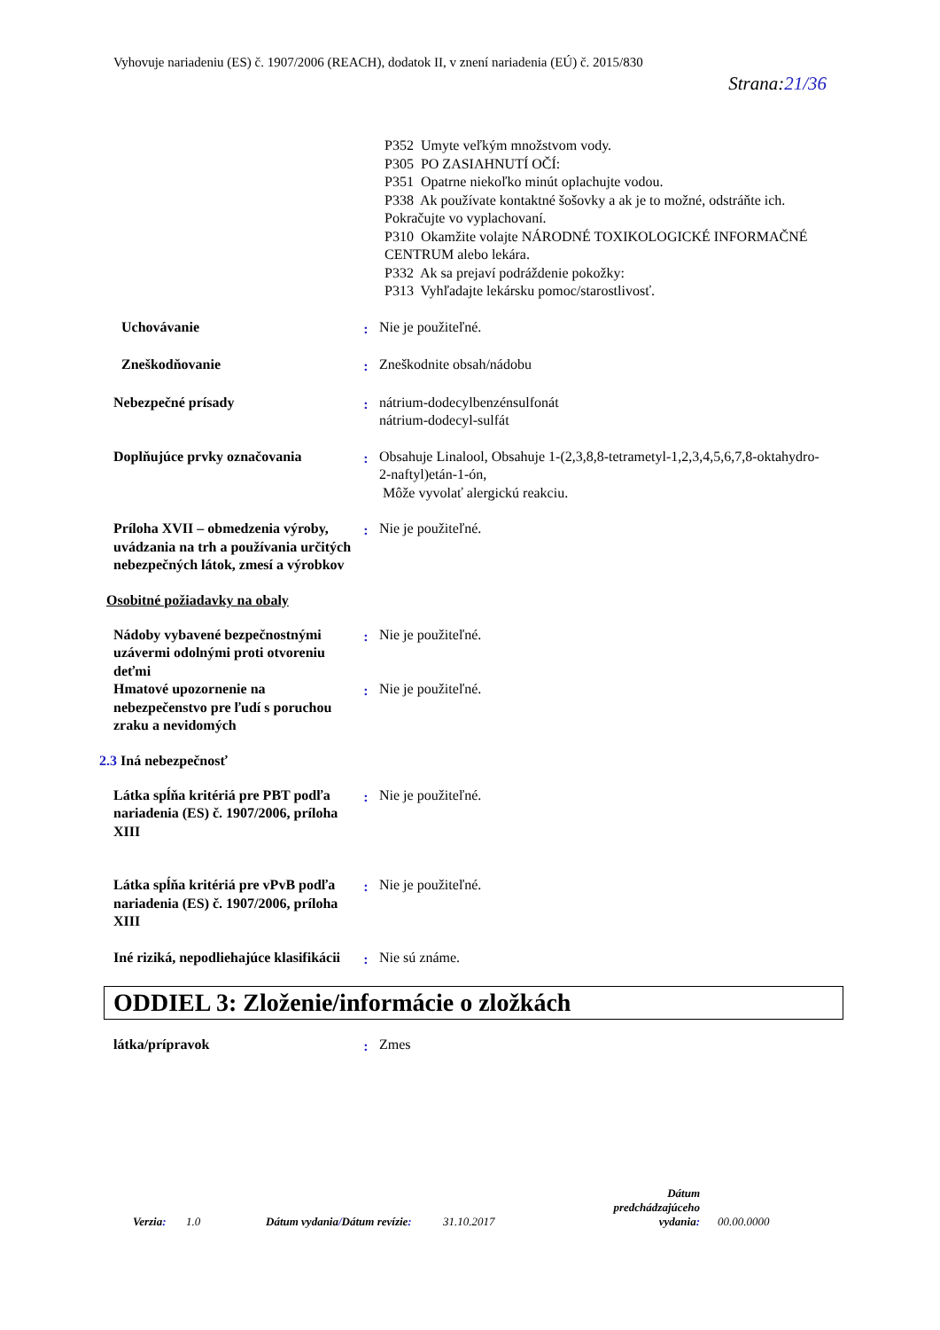Vyhovuje nariadeniu (ES) č. 1907/2006 (REACH), dodatok II, v znení nariadenia (EÚ) č. 2015/830
Strana:21/36
P352 Umyte veľkým množstvom vody.
P305 PO ZASIAHNUTÍ OČÍ:
P351 Opatrne niekoľko minút oplachujte vodou.
P338 Ak používate kontaktné šošovky a ak je to možné, odstráňte ich. Pokračujte vo vyplachovaní.
P310 Okamžite volajte NÁRODNÉ TOXIKOLOGICKÉ INFORMAČNÉ CENTRUM alebo lekára.
P332 Ak sa prejaví podráždenie pokožky:
P313 Vyhľadajte lekársku pomoc/starostlivosť.
Uchovávanie : Nie je použiteľné.
Zneškodňovanie : Zneškodnite obsah/nádobu
Nebezpečné prísady : nátrium-dodecylbenzénsulfonát
nátrium-dodecyl-sulfát
Doplňujúce prvky označovania : Obsahuje Linalool, Obsahuje 1-(2,3,8,8-tetrametyl-1,2,3,4,5,6,7,8-oktahydro-2-naftyl)etán-1-ón,
Môže vyvolať alergickú reakciu.
Príloha XVII – obmedzenia výroby, uvádzania na trh a používania určitých nebezpečných látok, zmesí a výrobkov
: Nie je použiteľné.
Osobitné požiadavky na obaly
Nádoby vybavené bezpečnostnými uzávermi odolnými proti otvoreniu deťmi
: Nie je použiteľné.
Hmatové upozornenie na nebezpečenstvo pre ľudí s poruchou zraku a nevidomých
: Nie je použiteľné.
2.3 Iná nebezpečnosť
Látka spĺňa kritériá pre PBT podľa nariadenia (ES) č. 1907/2006, príloha XIII
: Nie je použiteľné.
Látka spĺňa kritériá pre vPvB podľa nariadenia (ES) č. 1907/2006, príloha XIII
: Nie je použiteľné.
Iné riziká, nepodliehajúce klasifikácii
: Nie sú známe.
ODDIEL 3: Zloženie/informácie o zložkách
látka/prípravok : Zmes
Verzia:
1.0
Dátum vydania/Dátum revízie:
31.10.2017
Dátum predchádzajúceho vydania:
00.00.0000